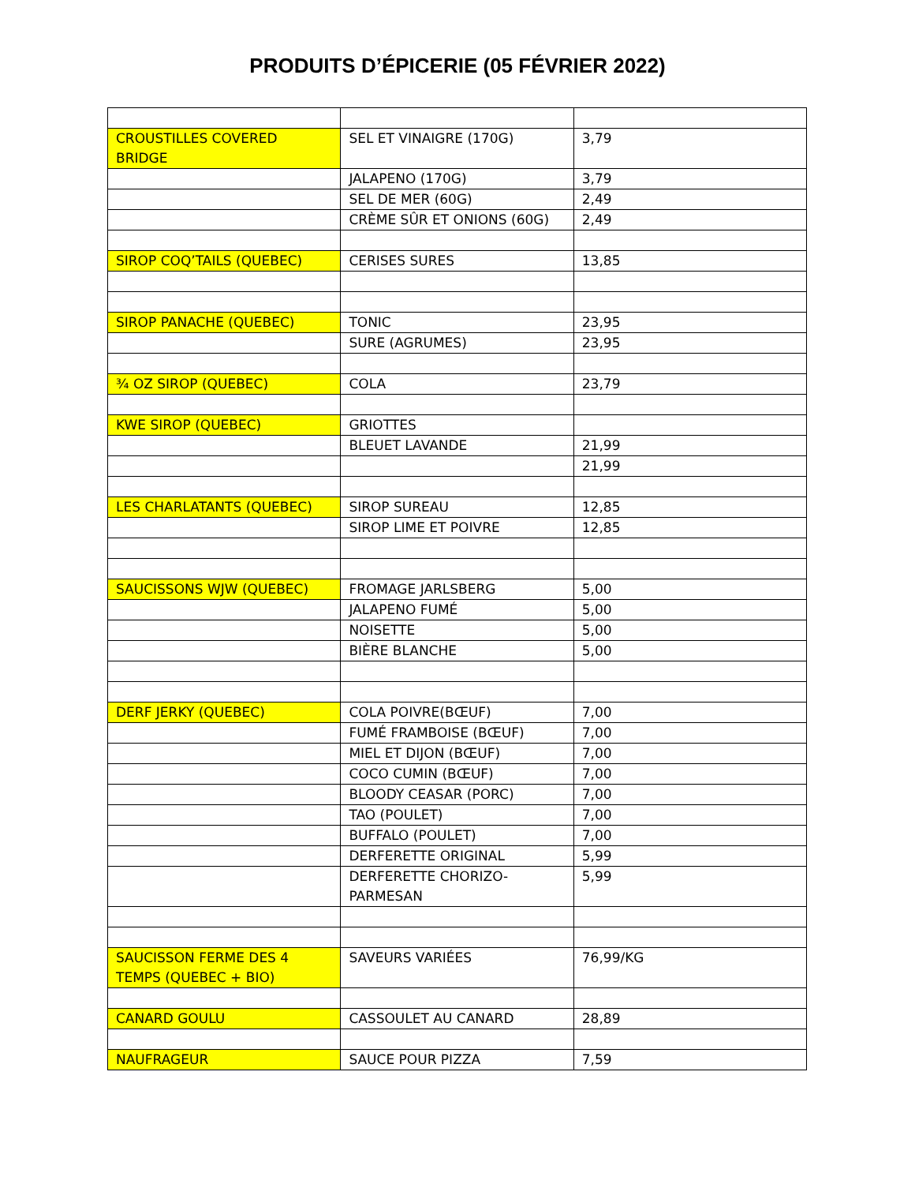PRODUITS D’ÉPICERIE (05 FÉVRIER 2022)
| CROUSTILLES COVERED BRIDGE | SEL ET VINAIGRE (170G) | 3,79 |
| | JALAPENO (170G) | 3,79 |
| | SEL DE MER (60G) | 2,49 |
| | CRÈME SÛR ET ONIONS (60G) | 2,49 |
| SIROP COQ’TAILS (QUEBEC) | CERISES SURES | 13,85 |
| SIROP PANACHE (QUEBEC) | TONIC | 23,95 |
| | SURE (AGRUMES) | 23,95 |
| ¾ OZ SIROP (QUEBEC) | COLA | 23,79 |
| KWE SIROP (QUEBEC) | GRIOTTES | |
| | BLEUET LAVANDE | 21,99 |
| | | 21,99 |
| LES CHARLATANTS (QUEBEC) | SIROP SUREAU | 12,85 |
| | SIROP LIME ET POIVRE | 12,85 |
| SAUCISSONS WJW (QUEBEC) | FROMAGE JARLSBERG | 5,00 |
| | JALAPENO FUMÉ | 5,00 |
| | NOISETTE | 5,00 |
| | BIÈRE BLANCHE | 5,00 |
| DERF JERKY (QUEBEC) | COLA POIVRE(BŒUF) | 7,00 |
| | FUMÉ FRAMBOISE (BŒUF) | 7,00 |
| | MIEL ET DIJON (BŒUF) | 7,00 |
| | COCO CUMIN (BŒUF) | 7,00 |
| | BLOODY CEASAR (PORC) | 7,00 |
| | TAO (POULET) | 7,00 |
| | BUFFALO (POULET) | 7,00 |
| | DERFERETTE ORIGINAL | 5,99 |
| | DERFERETTE CHORIZO- PARMESAN | 5,99 |
| SAUCISSON FERME DES 4 TEMPS (QUEBEC + BIO) | SAVEURS VARIÉES | 76,99/KG |
| CANARD GOULU | CASSOULET AU CANARD | 28,89 |
| NAUFRAGEUR | SAUCE POUR PIZZA | 7,59 |